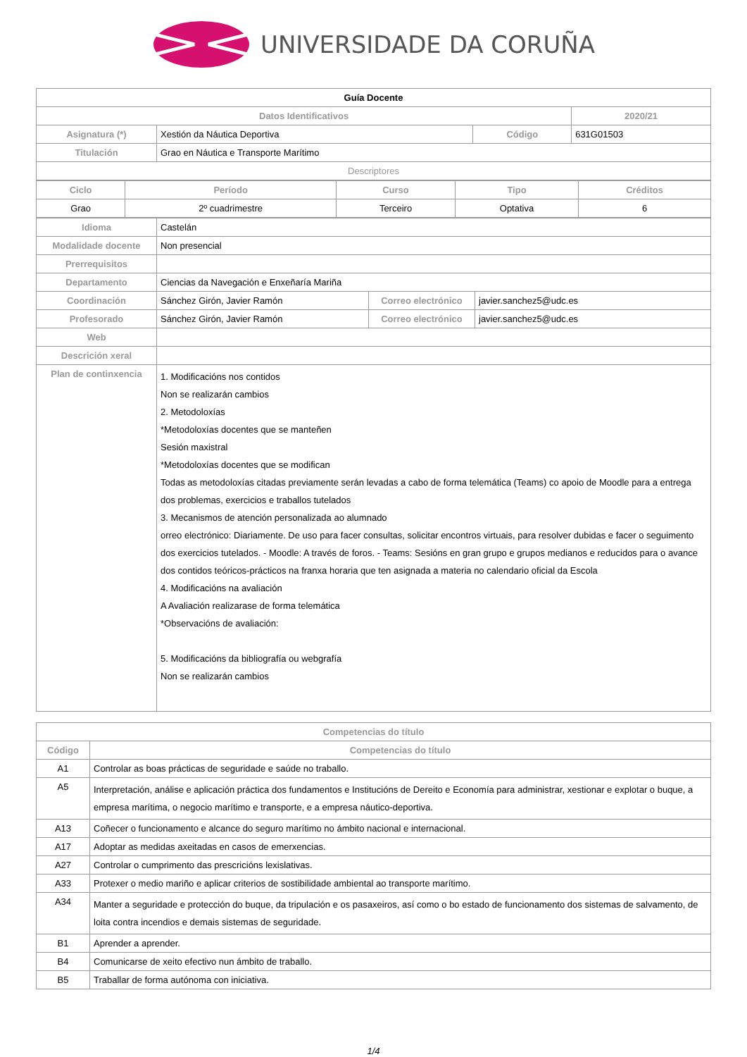UNIVERSIDADE DA CORUÑA
| Guía Docente | | | |
| Datos Identificativos | | | 2020/21 |
| Asignatura (*) | Xestión da Náutica Deportiva | Código | 631G01503 |
| Titulación | Grao en Náutica e Transporte Marítimo | | |
| Descriptores | | | |
| Ciclo | Período | Curso | Tipo | Créditos |
| --- | --- | --- | --- | --- |
| Grao | 2º cuadrimestre | Terceiro | Optativa | 6 |
| Idioma | Castelán | | |
| Modalidade docente | Non presencial | | |
| Prerrequisitos | | | |
| Departamento | Ciencias da Navegación e Enxeñaría Mariña | | |
| Coordinación | Sánchez Girón, Javier Ramón | Correo electrónico | javier.sanchez5@udc.es |
| Profesorado | Sánchez Girón, Javier Ramón | Correo electrónico | javier.sanchez5@udc.es |
| Web | | | |
| Descrición xeral | | | |
| Plan de continxencia | 1. Modificacións nos contidos Non se realizarán cambios 2. Metodoloxías *Metodoloxías docentes que se manteñen Sesión maxistral *Metodoloxías docentes que se modifican Todas as metodoloxías citadas previamente serán levadas a cabo de forma telemática (Teams) co apoio de Moodle para a entrega dos problemas, exercicios e traballos tutelados 3. Mecanismos de atención personalizada ao alumnado orreo electrónico: Diariamente. De uso para facer consultas, solicitar encontros virtuais, para resolver dubidas e facer o seguimento dos exercicios tutelados. - Moodle: A través de foros. - Teams: Sesións en gran grupo e grupos medianos e reducidos para o avance dos contidos teóricos-prácticos na franxa horaria que ten asignada a materia no calendario oficial da Escola 4. Modificacións na avaliación A Avaliación realizarase de forma telemática *Observacións de avaliación: 5. Modificacións da bibliografía ou webgrafía Non se realizarán cambios | | |
| Competencias do título | |
| Código | Competencias do título |
| A1 | Controlar as boas prácticas de seguridade e saúde no traballo. |
| A5 | Interpretación, análise e aplicación práctica dos fundamentos e Institucións de Dereito e Economía para administrar, xestionar e explotar o buque, a empresa marítima, o negocio marítimo e transporte, e a empresa náutico-deportiva. |
| A13 | Coñecer o funcionamento e alcance do seguro marítimo no ámbito nacional e internacional. |
| A17 | Adoptar as medidas axeitadas en casos de emerxencias. |
| A27 | Controlar o cumprimento das prescricións lexislativas. |
| A33 | Protexer o medio mariño e aplicar criterios de sostibilidade ambiental ao transporte marítimo. |
| A34 | Manter a seguridade e protección do buque, da tripulación e os pasaxeiros, así como o bo estado de funcionamento dos sistemas de salvamento, de loita contra incendios e demais sistemas de seguridade. |
| B1 | Aprender a aprender. |
| B4 | Comunicarse de xeito efectivo nun ámbito de traballo. |
| B5 | Traballar de forma autónoma con iniciativa. |
1/4